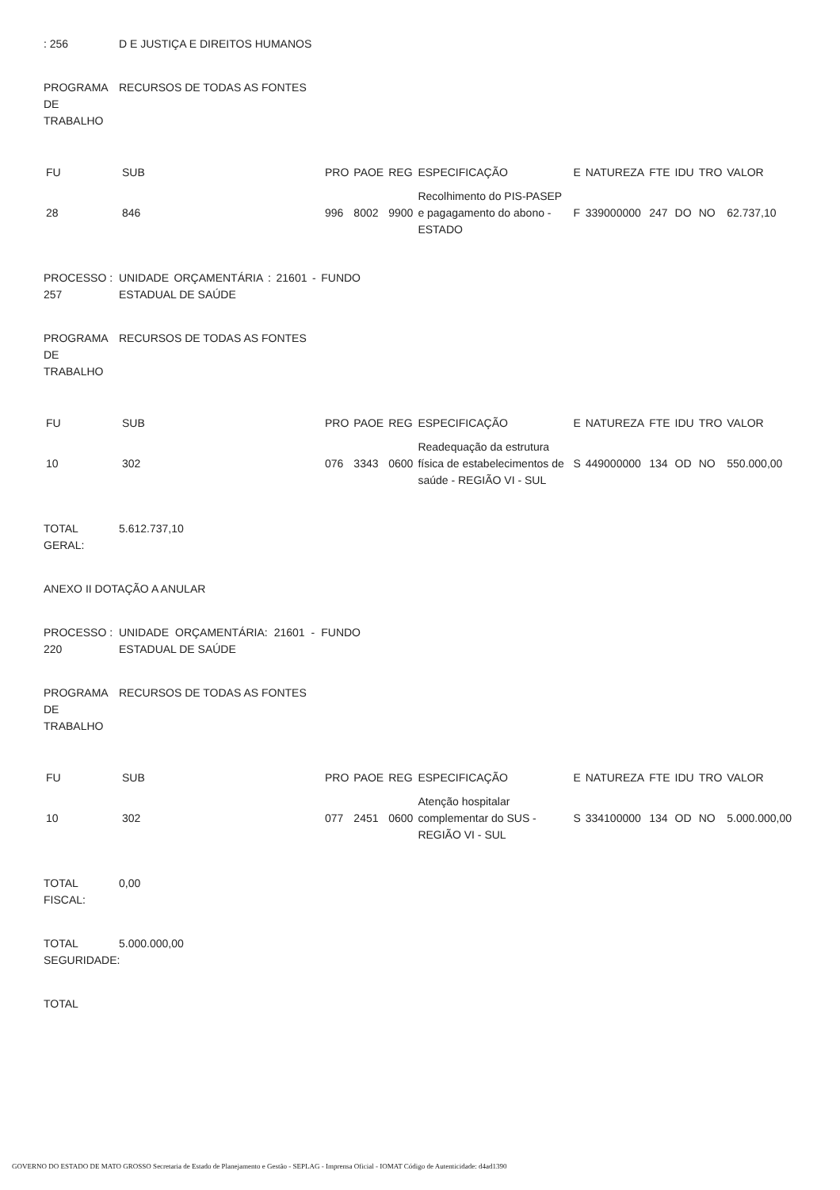: 256 D E JUSTIÇA E DIREITOS HUMANOS
PROGRAMA DE TRABALHO
RECURSOS DE TODAS AS FONTES
| FU | SUB | PRO | PAOE | REG | ESPECIFICAÇÃO | E | NATUREZA | FTE | IDU | TRO | VALOR |
| 28 | 846 | 996 | 8002 | 9900 | Recolhimento do PIS-PASEP e pagagamento do abono - ESTADO | F | 339000000 | 247 | DO | NO | 62.737,10 |
PROCESSO : 257
UNIDADE ORÇAMENTÁRIA : 21601 - FUNDO ESTADUAL DE SAÚDE
PROGRAMA DE TRABALHO
RECURSOS DE TODAS AS FONTES
| FU | SUB | PRO | PAOE | REG | ESPECIFICAÇÃO | E | NATUREZA | FTE | IDU | TRO | VALOR |
| 10 | 302 | 076 | 3343 | 0600 | Readequação da estrutura física de estabelecimentos de saúde - REGIÃO VI - SUL | S | 449000000 | 134 | OD | NO | 550.000,00 |
TOTAL GERAL:
5.612.737,10
ANEXO II DOTAÇÃO A ANULAR
PROCESSO : 220
UNIDADE ORÇAMENTÁRIA: 21601 - FUNDO ESTADUAL DE SAÚDE
PROGRAMA DE TRABALHO
RECURSOS DE TODAS AS FONTES
| FU | SUB | PRO | PAOE | REG | ESPECIFICAÇÃO | E | NATUREZA | FTE | IDU | TRO | VALOR |
| 10 | 302 | 077 | 2451 | 0600 | Atenção hospitalar complementar do SUS - REGIÃO VI - SUL | S | 334100000 | 134 | OD | NO | 5.000.000,00 |
TOTAL FISCAL:
0,00
TOTAL SEGURIDADE:
5.000.000,00
TOTAL
GOVERNO DO ESTADO DE MATO GROSSO Secretaria de Estado de Planejamento e Gestão - SEPLAG - Imprensa Oficial - IOMAT Código de Autenticidade: d4ad1390